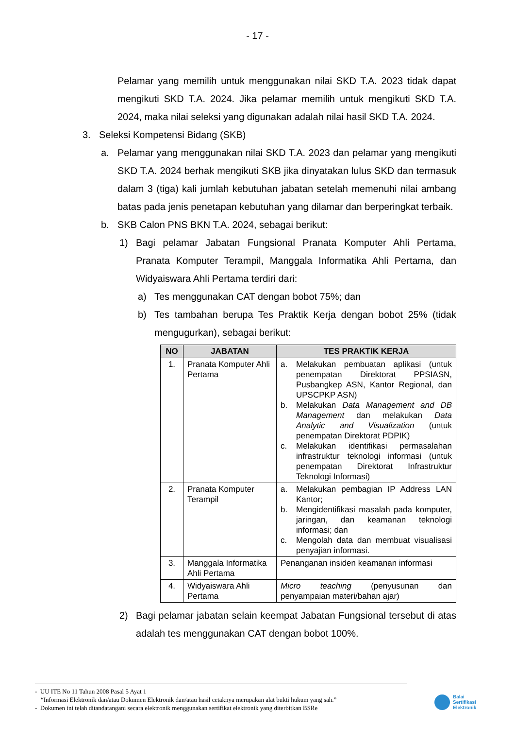- 17 -
Pelamar yang memilih untuk menggunakan nilai SKD T.A. 2023 tidak dapat mengikuti SKD T.A. 2024. Jika pelamar memilih untuk mengikuti SKD T.A. 2024, maka nilai seleksi yang digunakan adalah nilai hasil SKD T.A. 2024.
3. Seleksi Kompetensi Bidang (SKB)
a. Pelamar yang menggunakan nilai SKD T.A. 2023 dan pelamar yang mengikuti SKD T.A. 2024 berhak mengikuti SKB jika dinyatakan lulus SKD dan termasuk dalam 3 (tiga) kali jumlah kebutuhan jabatan setelah memenuhi nilai ambang batas pada jenis penetapan kebutuhan yang dilamar dan berperingkat terbaik.
b. SKB Calon PNS BKN T.A. 2024, sebagai berikut:
1) Bagi pelamar Jabatan Fungsional Pranata Komputer Ahli Pertama, Pranata Komputer Terampil, Manggala Informatika Ahli Pertama, dan Widyaiswara Ahli Pertama terdiri dari:
a) Tes menggunakan CAT dengan bobot 75%; dan
b) Tes tambahan berupa Tes Praktik Kerja dengan bobot 25% (tidak mengugurkan), sebagai berikut:
| NO | JABATAN | TES PRAKTIK KERJA |
| --- | --- | --- |
| 1. | Pranata Komputer Ahli Pertama | a. Melakukan pembuatan aplikasi (untuk penempatan Direktorat PPSIASN, Pusbangkep ASN, Kantor Regional, dan UPSCPKP ASN) b. Melakukan Data Management and DB Management dan melakukan Data Analytic and Visualization (untuk penempatan Direktorat PDPIK) c. Melakukan identifikasi permasalahan infrastruktur teknologi informasi (untuk penempatan Direktorat Infrastruktur Teknologi Informasi) |
| 2. | Pranata Komputer Terampil | a. Melakukan pembagian IP Address LAN Kantor; b. Mengidentifikasi masalah pada komputer, jaringan, dan keamanan teknologi informasi; dan c. Mengolah data dan membuat visualisasi penyajian informasi. |
| 3. | Manggala Informatika Ahli Pertama | Penanganan insiden keamanan informasi |
| 4. | Widyaiswara Ahli Pertama | Micro teaching (penyusunan dan penyampaian materi/bahan ajar) |
2) Bagi pelamar jabatan selain keempat Jabatan Fungsional tersebut di atas adalah tes menggunakan CAT dengan bobot 100%.
- UU ITE No 11 Tahun 2008 Pasal 5 Ayat 1
“Informasi Elektronik dan/atau Dokumen Elektronik dan/atau hasil cetaknya merupakan alat bukti hukum yang sah.”
- Dokumen ini telah ditandatangani secara elektronik menggunakan sertifikat elektronik yang diterbitkan BSRe
Balai
Sertifikasi
Elektronik